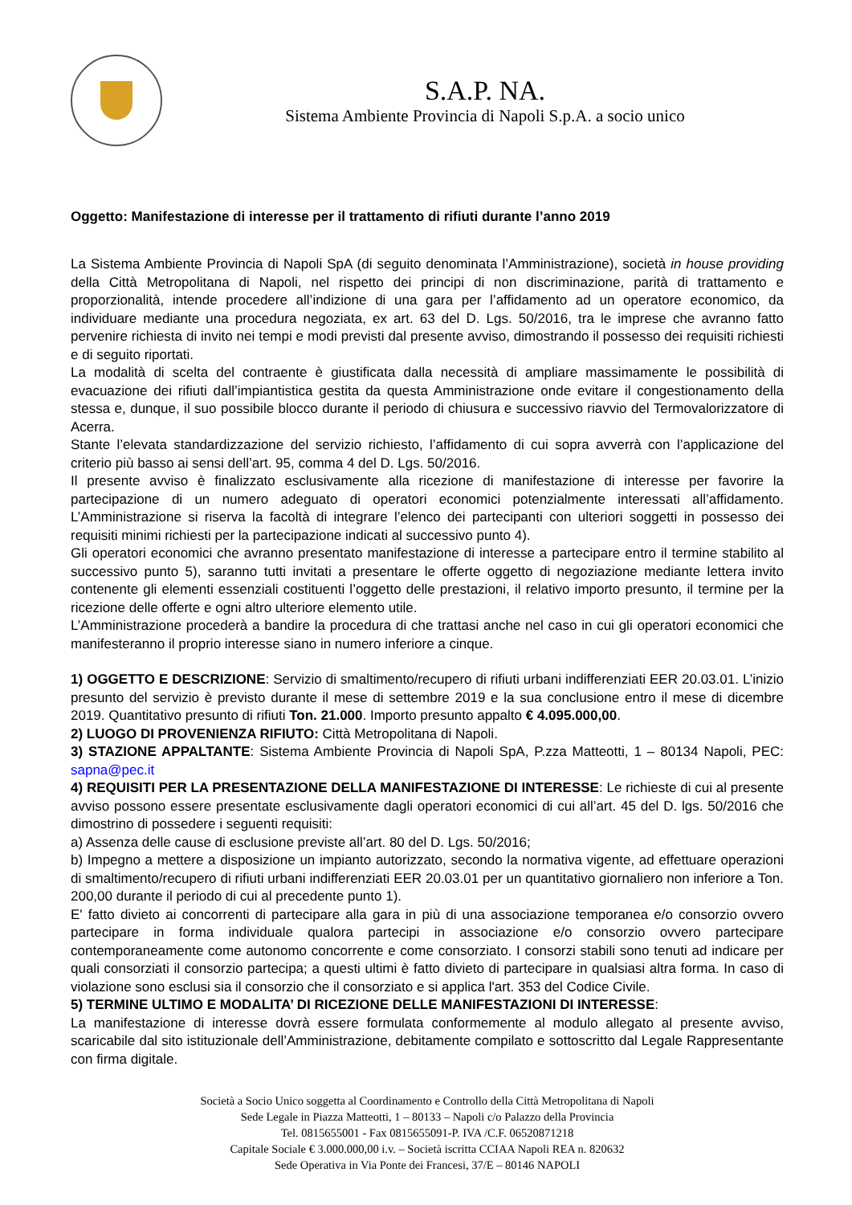S.A.P. NA.
Sistema Ambiente Provincia di Napoli S.p.A. a socio unico
Oggetto: Manifestazione di interesse per il trattamento di rifiuti durante l’anno 2019
La Sistema Ambiente Provincia di Napoli SpA (di seguito denominata l’Amministrazione), società in house providing della Città Metropolitana di Napoli, nel rispetto dei principi di non discriminazione, parità di trattamento e proporzionalità, intende procedere all’indizione di una gara per l’affidamento ad un operatore economico, da individuare mediante una procedura negoziata, ex art. 63 del D. Lgs. 50/2016, tra le imprese che avranno fatto pervenire richiesta di invito nei tempi e modi previsti dal presente avviso, dimostrando il possesso dei requisiti richiesti e di seguito riportati.
La modalità di scelta del contraente è giustificata dalla necessità di ampliare massimamente le possibilità di evacuazione dei rifiuti dall’impiantistica gestita da questa Amministrazione onde evitare il congestionamento della stessa e, dunque, il suo possibile blocco durante il periodo di chiusura e successivo riavvio del Termovalorizzatore di Acerra.
Stante l’elevata standardizzazione del servizio richiesto, l’affidamento di cui sopra avverrà con l’applicazione del criterio più basso ai sensi dell’art. 95, comma 4 del D. Lgs. 50/2016.
Il presente avviso è finalizzato esclusivamente alla ricezione di manifestazione di interesse per favorire la partecipazione di un numero adeguato di operatori economici potenzialmente interessati all’affidamento. L’Amministrazione si riserva la facoltà di integrare l’elenco dei partecipanti con ulteriori soggetti in possesso dei requisiti minimi richiesti per la partecipazione indicati al successivo punto 4).
Gli operatori economici che avranno presentato manifestazione di interesse a partecipare entro il termine stabilito al successivo punto 5), saranno tutti invitati a presentare le offerte oggetto di negoziazione mediante lettera invito contenente gli elementi essenziali costituenti l’oggetto delle prestazioni, il relativo importo presunto, il termine per la ricezione delle offerte e ogni altro ulteriore elemento utile.
L’Amministrazione procederà a bandire la procedura di che trattasi anche nel caso in cui gli operatori economici che manifesteranno il proprio interesse siano in numero inferiore a cinque.
1) OGGETTO E DESCRIZIONE: Servizio di smaltimento/recupero di rifiuti urbani indifferenziati EER 20.03.01. L’inizio presunto del servizio è previsto durante il mese di settembre 2019 e la sua conclusione entro il mese di dicembre 2019. Quantitativo presunto di rifiuti Ton. 21.000. Importo presunto appalto € 4.095.000,00.
2) LUOGO DI PROVENIENZA RIFIUTO: Città Metropolitana di Napoli.
3) STAZIONE APPALTANTE: Sistema Ambiente Provincia di Napoli SpA, P.zza Matteotti, 1 – 80134 Napoli, PEC: sapna@pec.it
4) REQUISITI PER LA PRESENTAZIONE DELLA MANIFESTAZIONE DI INTERESSE: Le richieste di cui al presente avviso possono essere presentate esclusivamente dagli operatori economici di cui all’art. 45 del D. lgs. 50/2016 che dimostrino di possedere i seguenti requisiti:
a) Assenza delle cause di esclusione previste all’art. 80 del D. Lgs. 50/2016;
b) Impegno a mettere a disposizione un impianto autorizzato, secondo la normativa vigente, ad effettuare operazioni di smaltimento/recupero di rifiuti urbani indifferenziati EER 20.03.01 per un quantitativo giornaliero non inferiore a Ton. 200,00 durante il periodo di cui al precedente punto 1).
E' fatto divieto ai concorrenti di partecipare alla gara in più di una associazione temporanea e/o consorzio ovvero partecipare in forma individuale qualora partecipi in associazione e/o consorzio ovvero partecipare contemporaneamente come autonomo concorrente e come consorziato. I consorzi stabili sono tenuti ad indicare per quali consorziati il consorzio partecipa; a questi ultimi è fatto divieto di partecipare in qualsiasi altra forma. In caso di violazione sono esclusi sia il consorzio che il consorziato e si applica l'art. 353 del Codice Civile.
5) TERMINE ULTIMO E MODALITA’ DI RICEZIONE DELLE MANIFESTAZIONI DI INTERESSE:
La manifestazione di interesse dovrà essere formulata conformemente al modulo allegato al presente avviso, scaricabile dal sito istituzionale dell’Amministrazione, debitamente compilato e sottoscritto dal Legale Rappresentante con firma digitale.
Società a Socio Unico soggetta al Coordinamento e Controllo della Città Metropolitana di Napoli
Sede Legale in Piazza Matteotti, 1 – 80133 – Napoli c/o Palazzo della Provincia
Tel. 0815655001 - Fax 0815655091-P. IVA /C.F. 06520871218
Capitale Sociale € 3.000.000,00 i.v. – Società iscritta CCIAA Napoli REA n. 820632
Sede Operativa in Via Ponte dei Francesi, 37/E – 80146 NAPOLI